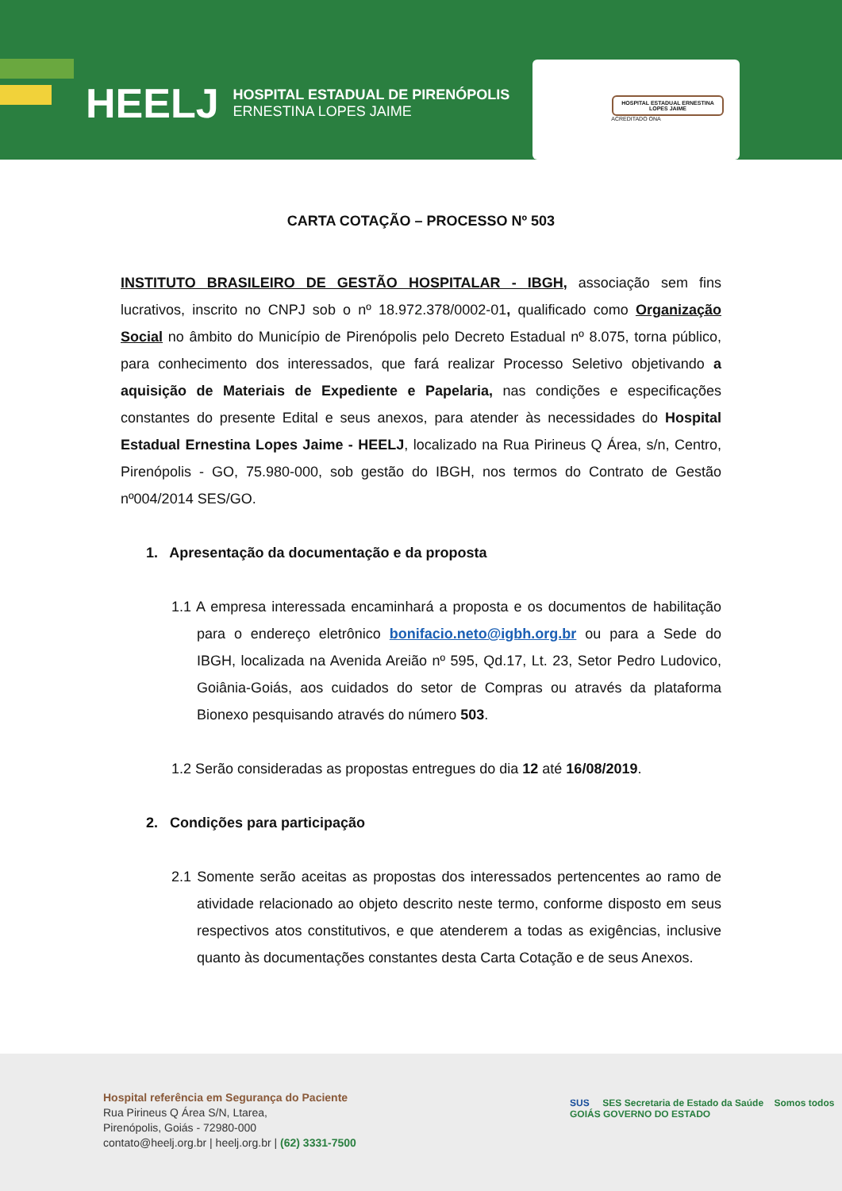HEELJ HOSPITAL ESTADUAL DE PIRENÓPOLIS
ERNESTINA LOPES JAIME
HOSPITAL ESTADUAL ERNESTINA LOPES JAIME
ACREDITADO ONA
CARTA COTAÇÃO – PROCESSO Nº 503
INSTITUTO BRASILEIRO DE GESTÃO HOSPITALAR - IBGH, associação sem fins lucrativos, inscrito no CNPJ sob o nº 18.972.378/0002-01, qualificado como Organização Social no âmbito do Município de Pirenópolis pelo Decreto Estadual nº 8.075, torna público, para conhecimento dos interessados, que fará realizar Processo Seletivo objetivando a aquisição de Materiais de Expediente e Papelaria, nas condições e especificações constantes do presente Edital e seus anexos, para atender às necessidades do Hospital Estadual Ernestina Lopes Jaime - HEELJ, localizado na Rua Pirineus Q Área, s/n, Centro, Pirenópolis - GO, 75.980-000, sob gestão do IBGH, nos termos do Contrato de Gestão nº004/2014 SES/GO.
1. Apresentação da documentação e da proposta
1.1 A empresa interessada encaminhará a proposta e os documentos de habilitação para o endereço eletrônico bonifacio.neto@igbh.org.br ou para a Sede do IBGH, localizada na Avenida Areião nº 595, Qd.17, Lt. 23, Setor Pedro Ludovico, Goiânia-Goiás, aos cuidados do setor de Compras ou através da plataforma Bionexo pesquisando através do número 503.
1.2 Serão consideradas as propostas entregues do dia 12 até 16/08/2019.
2. Condições para participação
2.1 Somente serão aceitas as propostas dos interessados pertencentes ao ramo de atividade relacionado ao objeto descrito neste termo, conforme disposto em seus respectivos atos constitutivos, e que atenderem a todas as exigências, inclusive quanto às documentações constantes desta Carta Cotação e de seus Anexos.
Hospital referência em Segurança do Paciente
Rua Pirineus Q Área S/N, Ltarea,
Pirenópolis, Goiás - 72980-000
contato@heelj.org.br | heelj.org.br | (62) 3331-7500
SUS SES Secretaria de Estado da Saúde Somos todos GOIÁS GOVERNO DO ESTADO